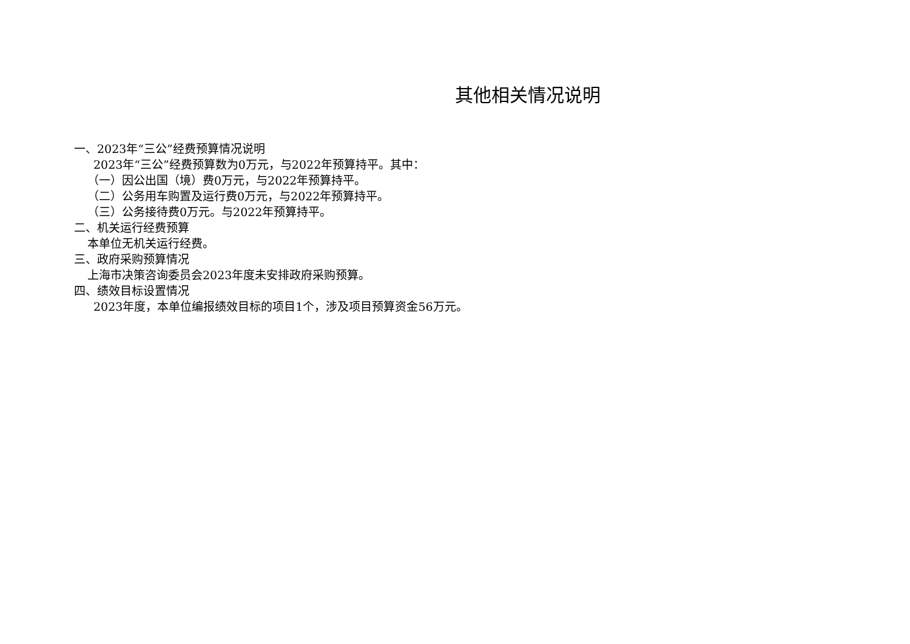其他相关情况说明
一、2023年“三公”经费预算情况说明
2023年“三公”经费预算数为0万元，与2022年预算持平。其中：
（一）因公出国（境）费0万元，与2022年预算持平。
（二）公务用车购置及运行费0万元，与2022年预算持平。
（三）公务接待费0万元。与2022年预算持平。
二、机关运行经费预算
本单位无机关运行经费。
三、政府采购预算情况
上海市决策咨询委员会2023年度未安排政府采购预算。
四、绩效目标设置情况
2023年度，本单位编报绩效目标的项目1个，涉及项目预算资金56万元。